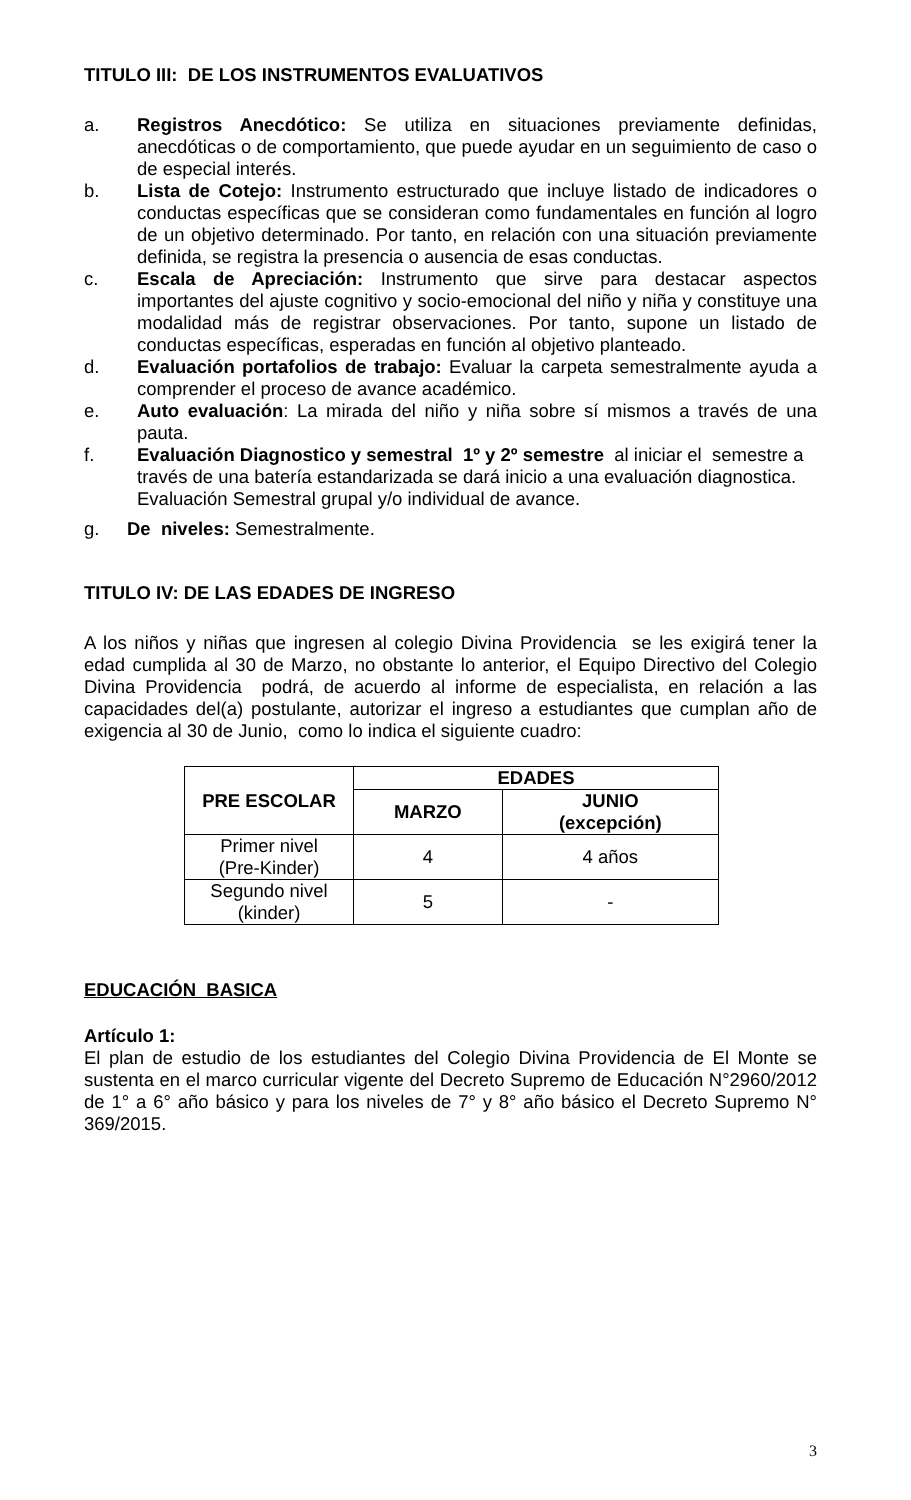TITULO III: DE LOS INSTRUMENTOS EVALUATIVOS
a. Registros Anecdótico: Se utiliza en situaciones previamente definidas, anecdóticas o de comportamiento, que puede ayudar en un seguimiento de caso o de especial interés.
b. Lista de Cotejo: Instrumento estructurado que incluye listado de indicadores o conductas específicas que se consideran como fundamentales en función al logro de un objetivo determinado. Por tanto, en relación con una situación previamente definida, se registra la presencia o ausencia de esas conductas.
c. Escala de Apreciación: Instrumento que sirve para destacar aspectos importantes del ajuste cognitivo y socio-emocional del niño y niña y constituye una modalidad más de registrar observaciones. Por tanto, supone un listado de conductas específicas, esperadas en función al objetivo planteado.
d. Evaluación portafolios de trabajo: Evaluar la carpeta semestralmente ayuda a comprender el proceso de avance académico.
e. Auto evaluación: La mirada del niño y niña sobre sí mismos a través de una pauta.
f. Evaluación Diagnostico y semestral 1º y 2º semestre al iniciar el semestre a través de una batería estandarizada se dará inicio a una evaluación diagnostica. Evaluación Semestral grupal y/o individual de avance.
g. De niveles: Semestralmente.
TITULO IV: DE LAS EDADES DE INGRESO
A los niños y niñas que ingresen al colegio Divina Providencia se les exigirá tener la edad cumplida al 30 de Marzo, no obstante lo anterior, el Equipo Directivo del Colegio Divina Providencia podrá, de acuerdo al informe de especialista, en relación a las capacidades del(a) postulante, autorizar el ingreso a estudiantes que cumplan año de exigencia al 30 de Junio, como lo indica el siguiente cuadro:
| PRE ESCOLAR | EDADES | |
| --- | --- | --- |
| | MARZO | JUNIO (excepción) |
| Primer nivel (Pre-Kinder) | 4 | 4 años |
| Segundo nivel (kinder) | 5 | - |
EDUCACIÓN BASICA
Artículo 1:
El plan de estudio de los estudiantes del Colegio Divina Providencia de El Monte se sustenta en el marco curricular vigente del Decreto Supremo de Educación N°2960/2012 de 1° a 6° año básico y para los niveles de 7° y 8° año básico el Decreto Supremo N° 369/2015.
3